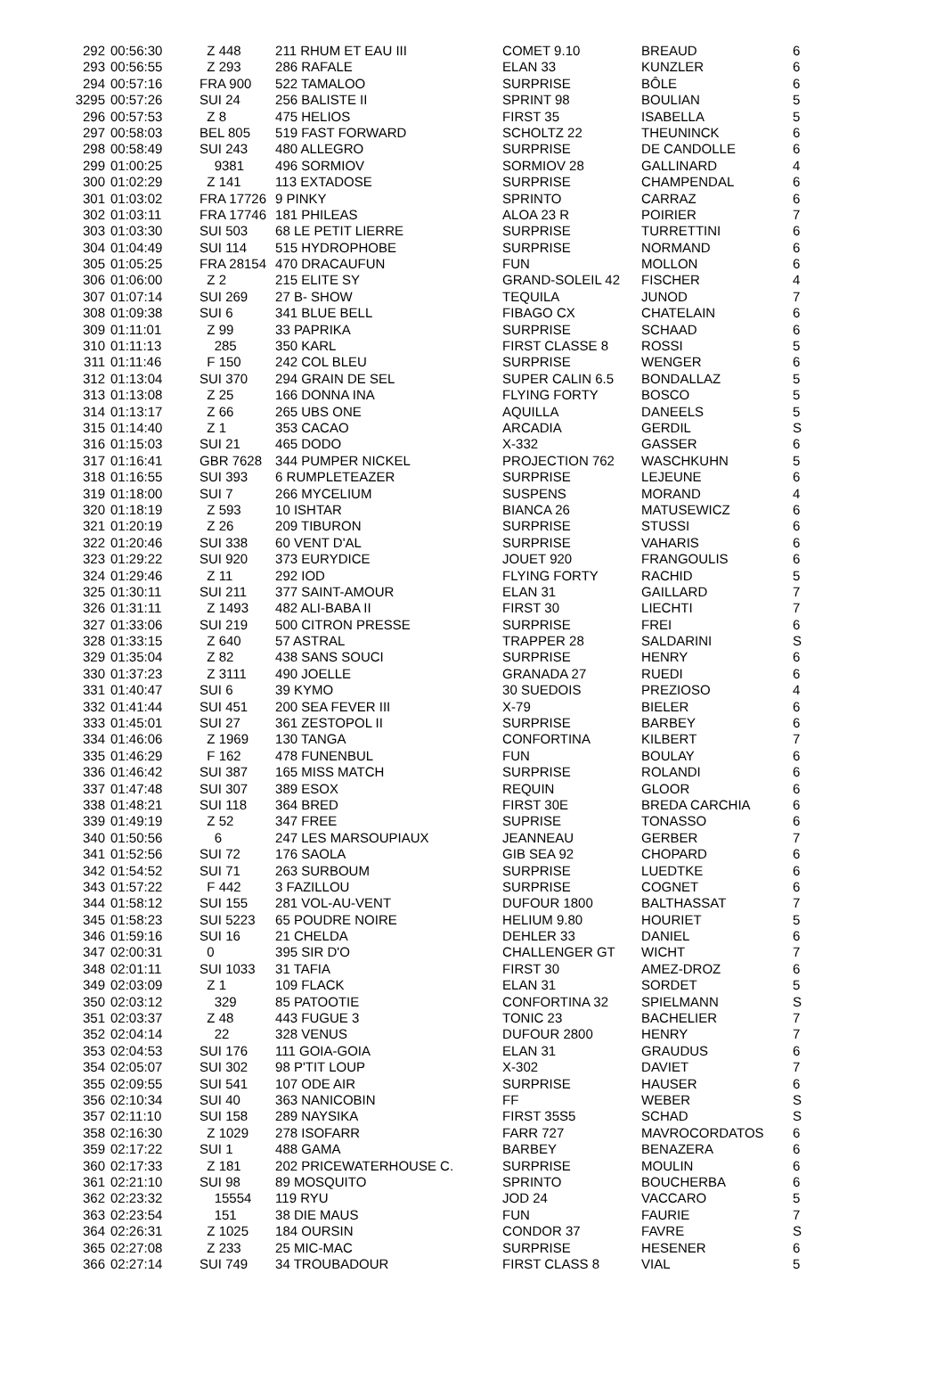| 292 | 00:56:30 | Z 448 | 211 RHUM ET EAU III | COMET 9.10 | BREAUD | 6 |
| 293 | 00:56:55 | Z 293 | 286 RAFALE | ELAN 33 | KUNZLER | 6 |
| 294 | 00:57:16 | FRA 900 | 522 TAMALOO | SURPRISE | BÔLE | 6 |
| 3295 | 00:57:26 | SUI 24 | 256 BALISTE II | SPRINT 98 | BOULIAN | 5 |
| 296 | 00:57:53 | Z 8 | 475 HELIOS | FIRST 35 | ISABELLA | 5 |
| 297 | 00:58:03 | BEL 805 | 519 FAST FORWARD | SCHOLTZ 22 | THEUNINCK | 6 |
| 298 | 00:58:49 | SUI 243 | 480 ALLEGRO | SURPRISE | DE CANDOLLE | 6 |
| 299 | 01:00:25 | 9381 | 496 SORMIOV | SORMIOV 28 | GALLINARD | 4 |
| 300 | 01:02:29 | Z 141 | 113 EXTADOSE | SURPRISE | CHAMPENDAL | 6 |
| 301 | 01:03:02 | FRA 17726 | 9 PINKY | SPRINTO | CARRAZ | 6 |
| 302 | 01:03:11 | FRA 17746 | 181 PHILEAS | ALOA 23 R | POIRIER | 7 |
| 303 | 01:03:30 | SUI 503 | 68 LE PETIT LIERRE | SURPRISE | TURRETTINI | 6 |
| 304 | 01:04:49 | SUI 114 | 515 HYDROPHOBE | SURPRISE | NORMAND | 6 |
| 305 | 01:05:25 | FRA 28154 | 470 DRACAUFUN | FUN | MOLLON | 6 |
| 306 | 01:06:00 | Z 2 | 215 ELITE SY | GRAND-SOLEIL 42 | FISCHER | 4 |
| 307 | 01:07:14 | SUI 269 | 27 B- SHOW | TEQUILA | JUNOD | 7 |
| 308 | 01:09:38 | SUI 6 | 341 BLUE BELL | FIBAGO CX | CHATELAIN | 6 |
| 309 | 01:11:01 | Z 99 | 33 PAPRIKA | SURPRISE | SCHAAD | 6 |
| 310 | 01:11:13 | 285 | 350 KARL | FIRST CLASSE 8 | ROSSI | 5 |
| 311 | 01:11:46 | F 150 | 242 COL BLEU | SURPRISE | WENGER | 6 |
| 312 | 01:13:04 | SUI 370 | 294 GRAIN DE SEL | SUPER CALIN 6.5 | BONDALLAZ | 5 |
| 313 | 01:13:08 | Z 25 | 166 DONNA INA | FLYING FORTY | BOSCO | 5 |
| 314 | 01:13:17 | Z 66 | 265 UBS ONE | AQUILLA | DANEELS | 5 |
| 315 | 01:14:40 | Z 1 | 353 CACAO | ARCADIA | GERDIL | S |
| 316 | 01:15:03 | SUI 21 | 465 DODO | X-332 | GASSER | 6 |
| 317 | 01:16:41 | GBR 7628 | 344 PUMPER NICKEL | PROJECTION 762 | WASCHKUHN | 5 |
| 318 | 01:16:55 | SUI 393 | 6 RUMPLETEAZER | SURPRISE | LEJEUNE | 6 |
| 319 | 01:18:00 | SUI 7 | 266 MYCELIUM | SUSPENS | MORAND | 4 |
| 320 | 01:18:19 | Z 593 | 10 ISHTAR | BIANCA 26 | MATUSEWICZ | 6 |
| 321 | 01:20:19 | Z 26 | 209 TIBURON | SURPRISE | STUSSI | 6 |
| 322 | 01:20:46 | SUI 338 | 60 VENT D'AL | SURPRISE | VAHARIS | 6 |
| 323 | 01:29:22 | SUI 920 | 373 EURYDICE | JOUET 920 | FRANGOULIS | 6 |
| 324 | 01:29:46 | Z 11 | 292 IOD | FLYING FORTY | RACHID | 5 |
| 325 | 01:30:11 | SUI 211 | 377 SAINT-AMOUR | ELAN 31 | GAILLARD | 7 |
| 326 | 01:31:11 | Z 1493 | 482 ALI-BABA II | FIRST 30 | LIECHTI | 7 |
| 327 | 01:33:06 | SUI 219 | 500 CITRON PRESSE | SURPRISE | FREI | 6 |
| 328 | 01:33:15 | Z 640 | 57 ASTRAL | TRAPPER 28 | SALDARINI | S |
| 329 | 01:35:04 | Z 82 | 438 SANS SOUCI | SURPRISE | HENRY | 6 |
| 330 | 01:37:23 | Z 3111 | 490 JOELLE | GRANADA 27 | RUEDI | 6 |
| 331 | 01:40:47 | SUI 6 | 39 KYMO | 30 SUEDOIS | PREZIOSO | 4 |
| 332 | 01:41:44 | SUI 451 | 200 SEA FEVER III | X-79 | BIELER | 6 |
| 333 | 01:45:01 | SUI 27 | 361 ZESTOPOL II | SURPRISE | BARBEY | 6 |
| 334 | 01:46:06 | Z 1969 | 130 TANGA | CONFORTINA | KILBERT | 7 |
| 335 | 01:46:29 | F 162 | 478 FUNENBUL | FUN | BOULAY | 6 |
| 336 | 01:46:42 | SUI 387 | 165 MISS MATCH | SURPRISE | ROLANDI | 6 |
| 337 | 01:47:48 | SUI 307 | 389 ESOX | REQUIN | GLOOR | 6 |
| 338 | 01:48:21 | SUI 118 | 364 BRED | FIRST 30E | BREDA CARCHIA | 6 |
| 339 | 01:49:19 | Z 52 | 347 FREE | SUPRISE | TONASSO | 6 |
| 340 | 01:50:56 | 6 | 247 LES MARSOUPIAUX | JEANNEAU | GERBER | 7 |
| 341 | 01:52:56 | SUI 72 | 176 SAOLA | GIB SEA 92 | CHOPARD | 6 |
| 342 | 01:54:52 | SUI 71 | 263 SURBOUM | SURPRISE | LUEDTKE | 6 |
| 343 | 01:57:22 | F 442 | 3 FAZILLOU | SURPRISE | COGNET | 6 |
| 344 | 01:58:12 | SUI 155 | 281 VOL-AU-VENT | DUFOUR 1800 | BALTHASSAT | 7 |
| 345 | 01:58:23 | SUI 5223 | 65 POUDRE NOIRE | HELIUM 9.80 | HOURIET | 5 |
| 346 | 01:59:16 | SUI 16 | 21 CHELDA | DEHLER 33 | DANIEL | 6 |
| 347 | 02:00:31 | 0 | 395 SIR D'O | CHALLENGER GT | WICHT | 7 |
| 348 | 02:01:11 | SUI 1033 | 31 TAFIA | FIRST 30 | AMEZ-DROZ | 6 |
| 349 | 02:03:09 | Z 1 | 109 FLACK | ELAN 31 | SORDET | 5 |
| 350 | 02:03:12 | 329 | 85 PATOOTIE | CONFORTINA 32 | SPIELMANN | S |
| 351 | 02:03:37 | Z 48 | 443 FUGUE 3 | TONIC 23 | BACHELIER | 7 |
| 352 | 02:04:14 | 22 | 328 VENUS | DUFOUR 2800 | HENRY | 7 |
| 353 | 02:04:53 | SUI 176 | 111 GOIA-GOIA | ELAN 31 | GRAUDUS | 6 |
| 354 | 02:05:07 | SUI 302 | 98 P'TIT LOUP | X-302 | DAVIET | 7 |
| 355 | 02:09:55 | SUI 541 | 107 ODE AIR | SURPRISE | HAUSER | 6 |
| 356 | 02:10:34 | SUI 40 | 363 NANICOBIN | FF | WEBER | S |
| 357 | 02:11:10 | SUI 158 | 289 NAYSIKA | FIRST 35S5 | SCHAD | S |
| 358 | 02:16:30 | Z 1029 | 278 ISOFARR | FARR 727 | MAVROCORDATOS | 6 |
| 359 | 02:17:22 | SUI 1 | 488 GAMA | BARBEY | BENAZERA | 6 |
| 360 | 02:17:33 | Z 181 | 202 PRICEWATERHOUSE C. | SURPRISE | MOULIN | 6 |
| 361 | 02:21:10 | SUI 98 | 89 MOSQUITO | SPRINTO | BOUCHERBA | 6 |
| 362 | 02:23:32 | 15554 | 119 RYU | JOD 24 | VACCARO | 5 |
| 363 | 02:23:54 | 151 | 38 DIE MAUS | FUN | FAURIE | 7 |
| 364 | 02:26:31 | Z 1025 | 184 OURSIN | CONDOR 37 | FAVRE | S |
| 365 | 02:27:08 | Z 233 | 25 MIC-MAC | SURPRISE | HESENER | 6 |
| 366 | 02:27:14 | SUI 749 | 34 TROUBADOUR | FIRST CLASS 8 | VIAL | 5 |